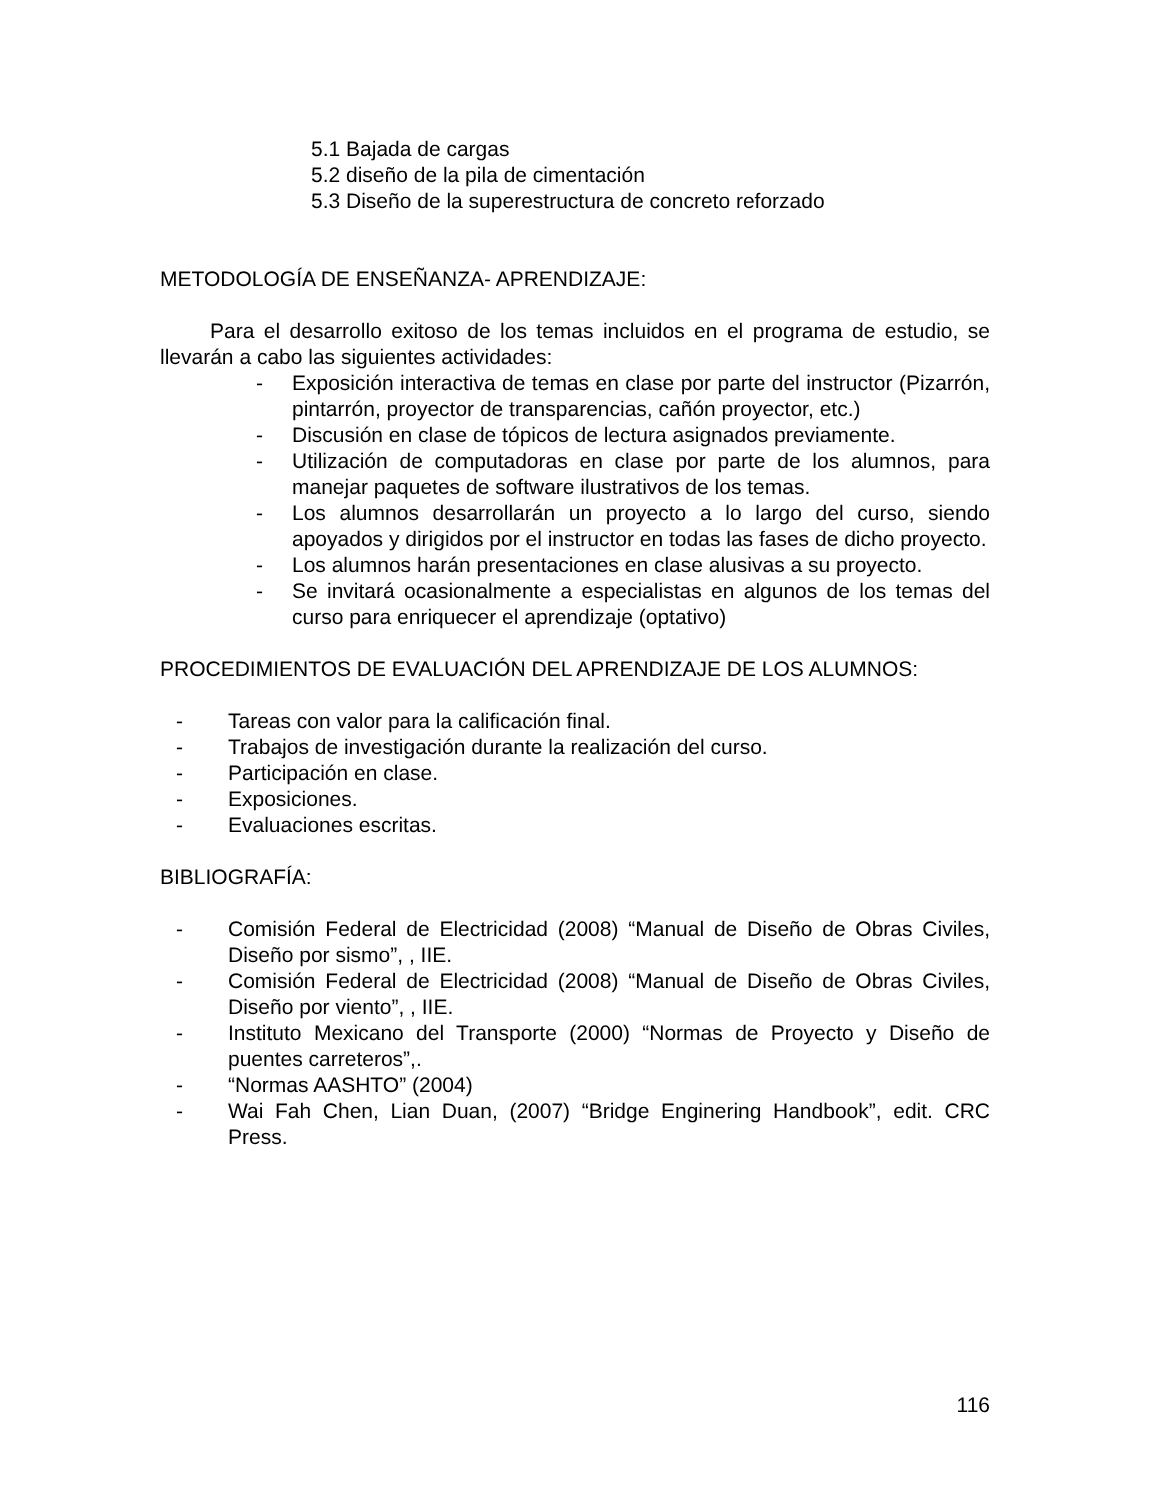5.1 Bajada de cargas
5.2 diseño de la pila de cimentación
5.3 Diseño de la superestructura de concreto reforzado
METODOLOGÍA DE ENSEÑANZA- APRENDIZAJE:
Para el desarrollo exitoso de los temas incluidos en el programa de estudio, se llevarán a cabo las siguientes actividades:
- Exposición interactiva de temas en clase por parte del instructor (Pizarrón, pintarrón, proyector de transparencias, cañón proyector, etc.)
- Discusión en clase de tópicos de lectura asignados previamente.
- Utilización de computadoras en clase por parte de los alumnos, para manejar paquetes de software ilustrativos de los temas.
- Los alumnos desarrollarán un proyecto a lo largo del curso, siendo apoyados y dirigidos por el instructor en todas las fases de dicho proyecto.
- Los alumnos harán presentaciones en clase alusivas a su proyecto.
- Se invitará ocasionalmente a especialistas en algunos de los temas del curso para enriquecer el aprendizaje (optativo)
PROCEDIMIENTOS DE EVALUACIÓN DEL APRENDIZAJE DE LOS ALUMNOS:
- Tareas con valor para la calificación final.
- Trabajos de investigación durante la realización del curso.
- Participación en clase.
- Exposiciones.
- Evaluaciones escritas.
BIBLIOGRAFÍA:
- Comisión Federal de Electricidad (2008) “Manual de Diseño de Obras Civiles, Diseño por sismo”, , IIE.
- Comisión Federal de Electricidad (2008) “Manual de Diseño de Obras Civiles, Diseño por viento”, , IIE.
- Instituto Mexicano del Transporte (2000) “Normas de Proyecto y Diseño de puentes carreteros”,.
- “Normas AASHTO” (2004)
- Wai Fah Chen, Lian Duan, (2007) “Bridge Enginering Handbook”, edit. CRC Press.
116